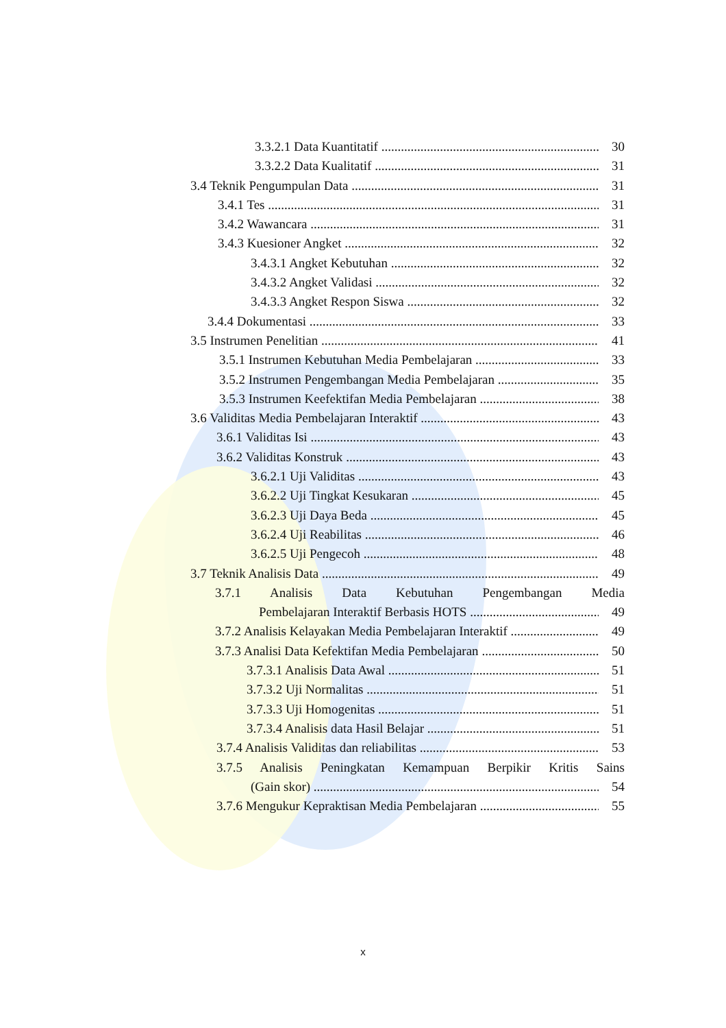3.3.2.1 Data Kuantitatif 30
3.3.2.2 Data Kualitatif 31
3.4 Teknik Pengumpulan Data 31
3.4.1 Tes 31
3.4.2 Wawancara 31
3.4.3 Kuesioner Angket 32
3.4.3.1 Angket Kebutuhan 32
3.4.3.2 Angket Validasi 32
3.4.3.3 Angket Respon Siswa 32
3.4.4 Dokumentasi 33
3.5 Instrumen Penelitian 41
3.5.1 Instrumen Kebutuhan Media Pembelajaran 33
3.5.2 Instrumen Pengembangan Media Pembelajaran 35
3.5.3 Instrumen Keefektifan Media Pembelajaran 38
3.6 Validitas Media Pembelajaran Interaktif 43
3.6.1 Validitas Isi 43
3.6.2 Validitas Konstruk 43
3.6.2.1 Uji Validitas 43
3.6.2.2 Uji Tingkat Kesukaran 45
3.6.2.3 Uji Daya Beda 45
3.6.2.4 Uji Reabilitas 46
3.6.2.5 Uji Pengecoh 48
3.7 Teknik Analisis Data 49
3.7.1 Analisis Data Kebutuhan Pengembangan Media
Pembelajaran Interaktif Berbasis HOTS 49
3.7.2 Analisis Kelayakan Media Pembelajaran Interaktif 49
3.7.3 Analisi Data Kefektifan Media Pembelajaran 50
3.7.3.1 Analisis Data Awal 51
3.7.3.2 Uji Normalitas 51
3.7.3.3 Uji Homogenitas 51
3.7.3.4 Analisis data Hasil Belajar 51
3.7.4 Analisis Validitas dan reliabilitas 53
3.7.5 Analisis Peningkatan Kemampuan Berpikir Kritis Sains
(Gain skor) 54
3.7.6 Mengukur Kepraktisan Media Pembelajaran 55
x